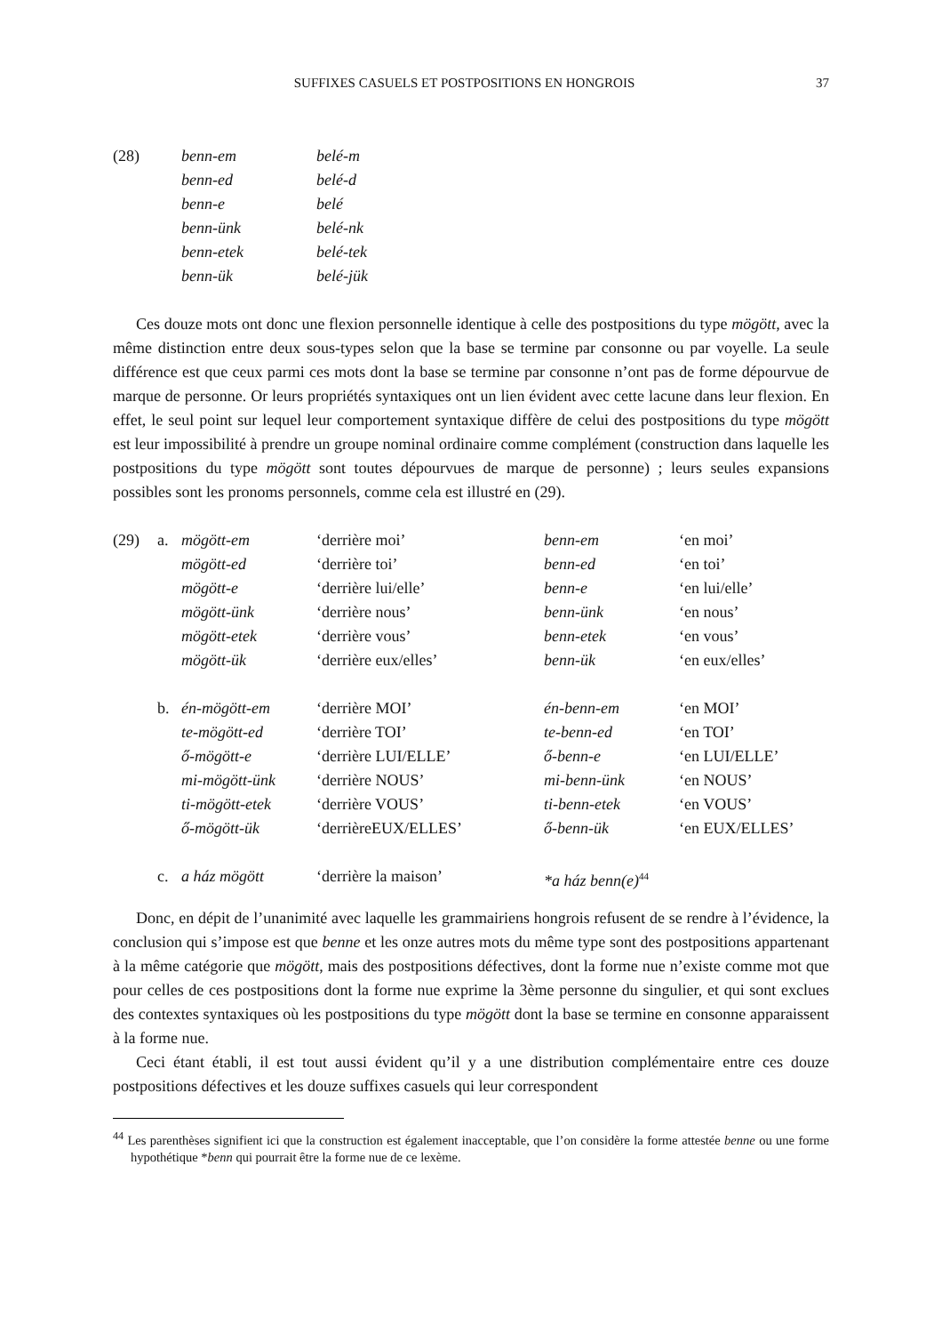SUFFIXES CASUELS ET POSTPOSITIONS EN HONGROIS 37
| (28) | benn-em | belé-m |
| | benn-ed | belé-d |
| | benn-e | belé |
| | benn-ünk | belé-nk |
| | benn-etek | belé-tek |
| | benn-ük | belé-jük |
Ces douze mots ont donc une flexion personnelle identique à celle des postpositions du type mögött, avec la même distinction entre deux sous-types selon que la base se termine par consonne ou par voyelle. La seule différence est que ceux parmi ces mots dont la base se termine par consonne n’ont pas de forme dépourvue de marque de personne. Or leurs propriétés syntaxiques ont un lien évident avec cette lacune dans leur flexion. En effet, le seul point sur lequel leur comportement syntaxique diffère de celui des postpositions du type mögött est leur impossibilité à prendre un groupe nominal ordinaire comme complément (construction dans laquelle les postpositions du type mögött sont toutes dépourvues de marque de personne) ; leurs seules expansions possibles sont les pronoms personnels, comme cela est illustré en (29).
| (29) | a. | mögött-em | ‘derrière moi’ | benn-em | ‘en moi’ |
| | | mögött-ed | ‘derrière toi’ | benn-ed | ‘en toi’ |
| | | mögött-e | ‘derrière lui/elle’ | benn-e | ‘en lui/elle’ |
| | | mögött-ünk | ‘derrière nous’ | benn-ünk | ‘en nous’ |
| | | mögött-etek | ‘derrière vous’ | benn-etek | ‘en vous’ |
| | | mögött-ük | ‘derrière eux/elles’ | benn-ük | ‘en eux/elles’ |
| | b. | én-mögött-em | ‘derrière MOI’ | én-benn-em | ‘en MOI’ |
| | | te-mögött-ed | ‘derrière TOI’ | te-benn-ed | ‘en TOI’ |
| | | ő-mögött-e | ‘derrière LUI/ELLE’ | ő-benn-e | ‘en LUI/ELLE’ |
| | | mi-mögött-ünk | ‘derrière NOUS’ | mi-benn-ünk | ‘en NOUS’ |
| | | ti-mögött-etek | ‘derrière VOUS’ | ti-benn-etek | ‘en VOUS’ |
| | | ő-mögött-ük | ‘derrièreEUX/ELLES’ | ő-benn-ük | ‘en EUX/ELLES’ |
| | c. | a ház mögött | ‘derrière la maison’ | *a ház benn(e)<sup>44</sup> | |
Donc, en dépit de l’unanimité avec laquelle les grammairiens hongrois refusent de se rendre à l’évidence, la conclusion qui s’impose est que benne et les onze autres mots du même type sont des postpositions appartenant à la même catégorie que mögött, mais des postpositions défectives, dont la forme nue n’existe comme mot que pour celles de ces postpositions dont la forme nue exprime la 3ème personne du singulier, et qui sont exclues des contextes syntaxiques où les postpositions du type mögött dont la base se termine en consonne apparaissent à la forme nue.
Ceci étant établi, il est tout aussi évident qu’il y a une distribution complémentaire entre ces douze postpositions défectives et les douze suffixes casuels qui leur correspondent
<sup>44</sup> Les parenthèses signifient ici que la construction est également inacceptable, que l’on considère la forme attestée benne ou une forme hypothétique *benn qui pourrait être la forme nue de ce lexème.